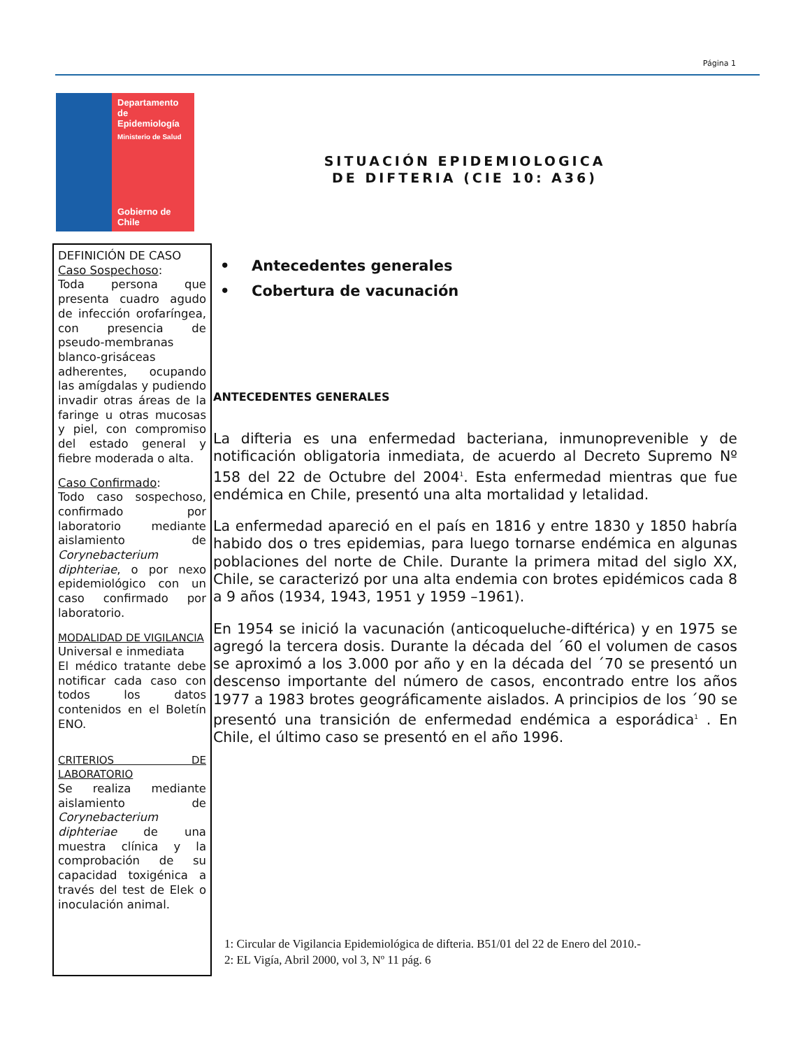Página 1
Departamento
de Epidemiología
Ministerio de Salud
Gobierno de Chile
SITUACIÓN EPIDEMIOLOGICA
DE DIFTERIA (CIE 10: A36)
DEFINICIÓN DE CASO
Caso Sospechoso:
Toda persona que presenta cuadro agudo de infección orofaríngea, con presencia de pseudo-membranas blanco-grisáceas adherentes, ocupando las amígdalas y pudiendo invadir otras áreas de la faringe u otras mucosas y piel, con compromiso del estado general y fiebre moderada o alta.
Caso Confirmado:
Todo caso sospechoso, confirmado por laboratorio mediante aislamiento de Corynebacterium diphteriae, o por nexo epidemiológico con un caso confirmado por laboratorio.
MODALIDAD DE VIGILANCIA
Universal e inmediata
El médico tratante debe notificar cada caso con todos los datos contenidos en el Boletín ENO.
CRITERIOS DE LABORATORIO
Se realiza mediante aislamiento de Corynebacterium diphteriae de una muestra clínica y la comprobación de su capacidad toxigénica a través del test de Elek o inoculación animal.
• Antecedentes generales
• Cobertura de vacunación
ANTECEDENTES GENERALES
La difteria es una enfermedad bacteriana, inmunoprevenible y de notificación obligatoria inmediata, de acuerdo al Decreto Supremo Nº 158 del 22 de Octubre del 2004<sup>1</sup>. Esta enfermedad mientras que fue endémica en Chile, presentó una alta mortalidad y letalidad.
La enfermedad apareció en el país en 1816 y entre 1830 y 1850 habría habido dos o tres epidemias, para luego tornarse endémica en algunas poblaciones del norte de Chile. Durante la primera mitad del siglo XX, Chile, se caracterizó por una alta endemia con brotes epidémicos cada 8 a 9 años (1934, 1943, 1951 y 1959 –1961).
En 1954 se inició la vacunación (anticoqueluche-diftérica) y en 1975 se agregó la tercera dosis. Durante la década del ´60 el volumen de casos se aproximó a los 3.000 por año y en la década del ´70 se presentó un descenso importante del número de casos, encontrado entre los años 1977 a 1983 brotes geográficamente aislados. A principios de los ´90 se presentó una transición de enfermedad endémica a esporádica<sup>1</sup> . En Chile, el último caso se presentó en el año 1996.
1: Circular de Vigilancia Epidemiológica de difteria. B51/01 del 22 de Enero del 2010.-
2: EL Vigía, Abril 2000, vol 3, Nº 11 pág. 6